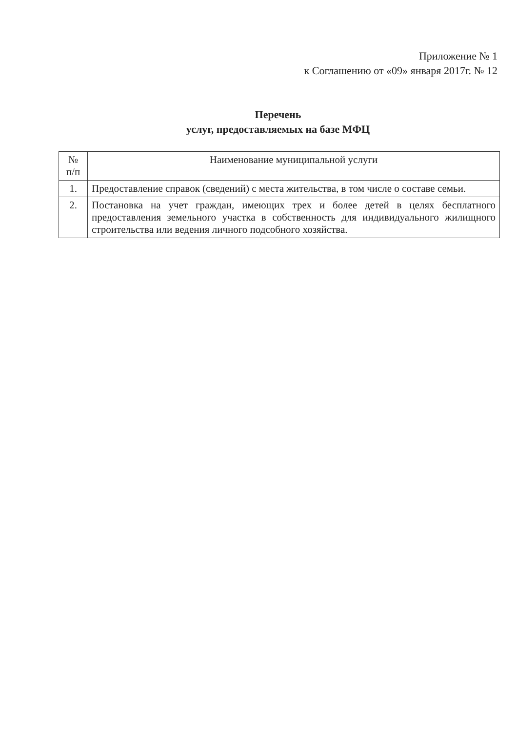Приложение № 1
к Соглашению от «09» января 2017г. № 12
Перечень
услуг, предоставляемых на базе МФЦ
| № п/п | Наименование муниципальной услуги |
| --- | --- |
| 1. | Предоставление справок (сведений) с места жительства, в том числе о составе семьи. |
| 2. | Постановка на учет граждан, имеющих трех и более детей в целях бесплатного предоставления земельного участка в собственность для индивидуального жилищного строительства или ведения личного подсобного хозяйства. |